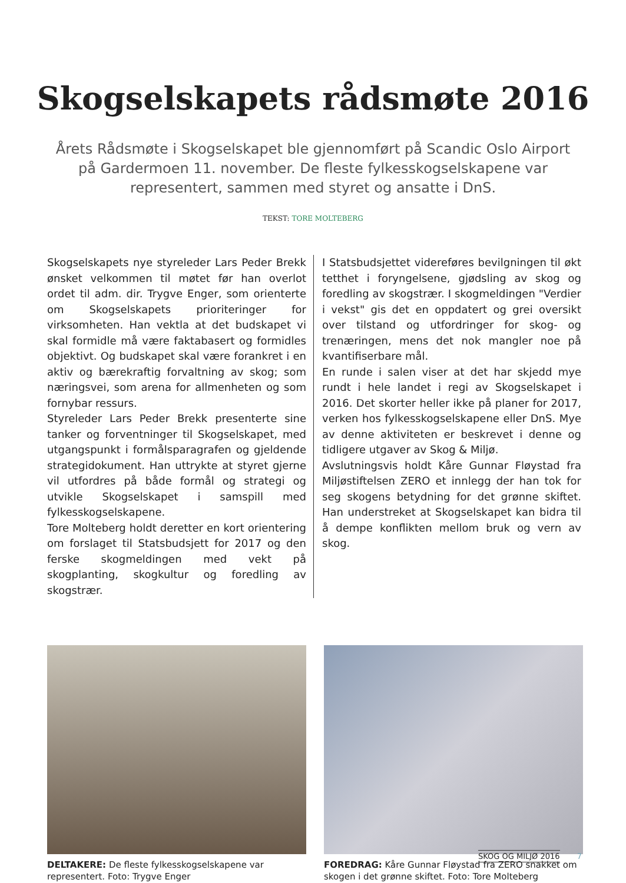Skogselskapets rådsmøte 2016
Årets Rådsmøte i Skogselskapet ble gjennomført på Scandic Oslo Airport på Gardermoen 11. november. De fleste fylkesskogselskapene var representert, sammen med styret og ansatte i DnS.
TEKST: TORE MOLTEBERG
Skogselskapets nye styreleder Lars Peder Brekk ønsket velkommen til møtet før han overlot ordet til adm. dir. Trygve Enger, som orienterte om Skogselskapets prioriteringer for virksomheten. Han vektla at det budskapet vi skal formidle må være faktabasert og formidles objektivt. Og budskapet skal være forankret i en aktiv og bærekraftig forvaltning av skog; som næringsvei, som arena for allmenheten og som fornybar ressurs.
Styreleder Lars Peder Brekk presenterte sine tanker og forventninger til Skogselskapet, med utgangspunkt i formålsparagrafen og gjeldende strategidokument. Han uttrykte at styret gjerne vil utfordres på både formål og strategi og utvikle Skogselskapet i samspill med fylkesskogselskapene.
Tore Molteberg holdt deretter en kort orientering om forslaget til Statsbudsjett for 2017 og den ferske skogmeldingen med vekt på skogplanting, skogkultur og foredling av skogstrær.
I Statsbudsjettet videreføres bevilgningen til økt tetthet i foryngelsene, gjødsling av skog og foredling av skogstrær. I skogmeldingen "Verdier i vekst" gis det en oppdatert og grei oversikt over tilstand og utfordringer for skog- og trenæringen, mens det nok mangler noe på kvantifiserbare mål.
En runde i salen viser at det har skjedd mye rundt i hele landet i regi av Skogselskapet i 2016. Det skorter heller ikke på planer for 2017, verken hos fylkesskogselskapene eller DnS. Mye av denne aktiviteten er beskrevet i denne og tidligere utgaver av Skog & Miljø.
Avslutningsvis holdt Kåre Gunnar Fløystad fra Miljøstiftelsen ZERO et innlegg der han tok for seg skogens betydning for det grønne skiftet. Han understreket at Skogselskapet kan bidra til å dempe konflikten mellom bruk og vern av skog.
DELTAKERE: De fleste fylkesskogselskapene var representert. Foto: Trygve Enger
FOREDRAG: Kåre Gunnar Fløystad fra ZERO snakket om skogen i det grønne skiftet. Foto: Tore Molteberg
SKOG OG MILJØ 2016 7